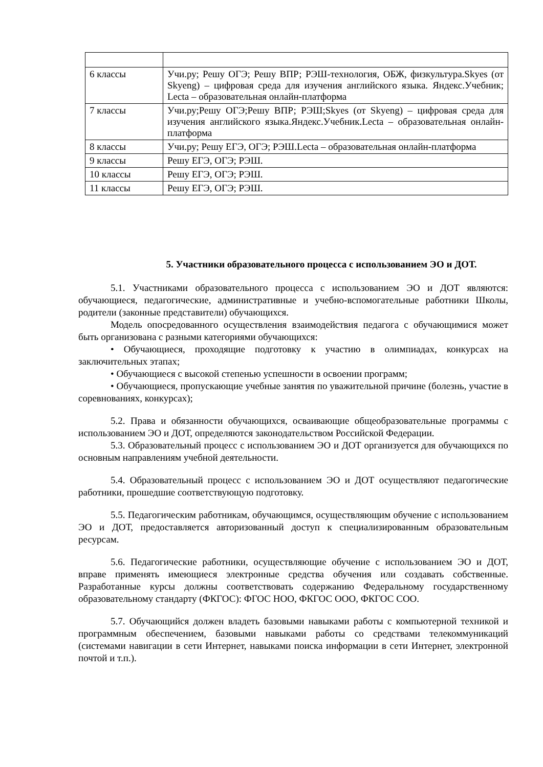| 6 классы | Учи.ру; Решу ОГЭ; Решу ВПР; РЭШ-технология, ОБЖ, физкультура.Skyes (от Skyeng) – цифровая среда для изучения английского языка. Яндекс.Учебник; Lecta – образовательная онлайн-платформа |
| 7 классы | Учи.ру;Решу ОГЭ;Решу ВПР; РЭШ;Skyes (от Skyeng) – цифровая среда для изучения английского языка.Яндекс.Учебник.Lecta – образовательная онлайн-платформа |
| 8 классы | Учи.ру; Решу ЕГЭ, ОГЭ; РЭШ.Lecta – образовательная онлайн-платформа |
| 9 классы | Решу ЕГЭ, ОГЭ; РЭШ. |
| 10 классы | Решу ЕГЭ, ОГЭ; РЭШ. |
| 11 классы | Решу ЕГЭ, ОГЭ; РЭШ. |
5. Участники образовательного процесса с использованием ЭО и ДОТ.
5.1. Участниками образовательного процесса с использованием ЭО и ДОТ являются: обучающиеся, педагогические, административные и учебно-вспомогательные работники Школы, родители (законные представители) обучающихся.
Модель опосредованного осуществления взаимодействия педагога с обучающимися может быть организована с разными категориями обучающихся:
• Обучающиеся, проходящие подготовку к участию в олимпиадах, конкурсах на заключительных этапах;
• Обучающиеся с высокой степенью успешности в освоении программ;
• Обучающиеся, пропускающие учебные занятия по уважительной причине (болезнь, участие в соревнованиях, конкурсах);
5.2. Права и обязанности обучающихся, осваивающие общеобразовательные программы с использованием ЭО и ДОТ, определяются законодательством Российской Федерации.
5.3. Образовательный процесс с использованием ЭО и ДОТ организуется для обучающихся по основным направлениям учебной деятельности.
5.4. Образовательный процесс с использованием ЭО и ДОТ осуществляют педагогические работники, прошедшие соответствующую подготовку.
5.5. Педагогическим работникам, обучающимся, осуществляющим обучение с использованием ЭО и ДОТ, предоставляется авторизованный доступ к специализированным образовательным ресурсам.
5.6. Педагогические работники, осуществляющие обучение с использованием ЭО и ДОТ, вправе применять имеющиеся электронные средства обучения или создавать собственные. Разработанные курсы должны соответствовать содержанию Федеральному государственному образовательному стандарту (ФКГОС): ФГОС НОО, ФКГОС ООО, ФКГОС СОО.
5.7. Обучающийся должен владеть базовыми навыками работы с компьютерной техникой и программным обеспечением, базовыми навыками работы со средствами телекоммуникаций (системами навигации в сети Интернет, навыками поиска информации в сети Интернет, электронной почтой и т.п.).